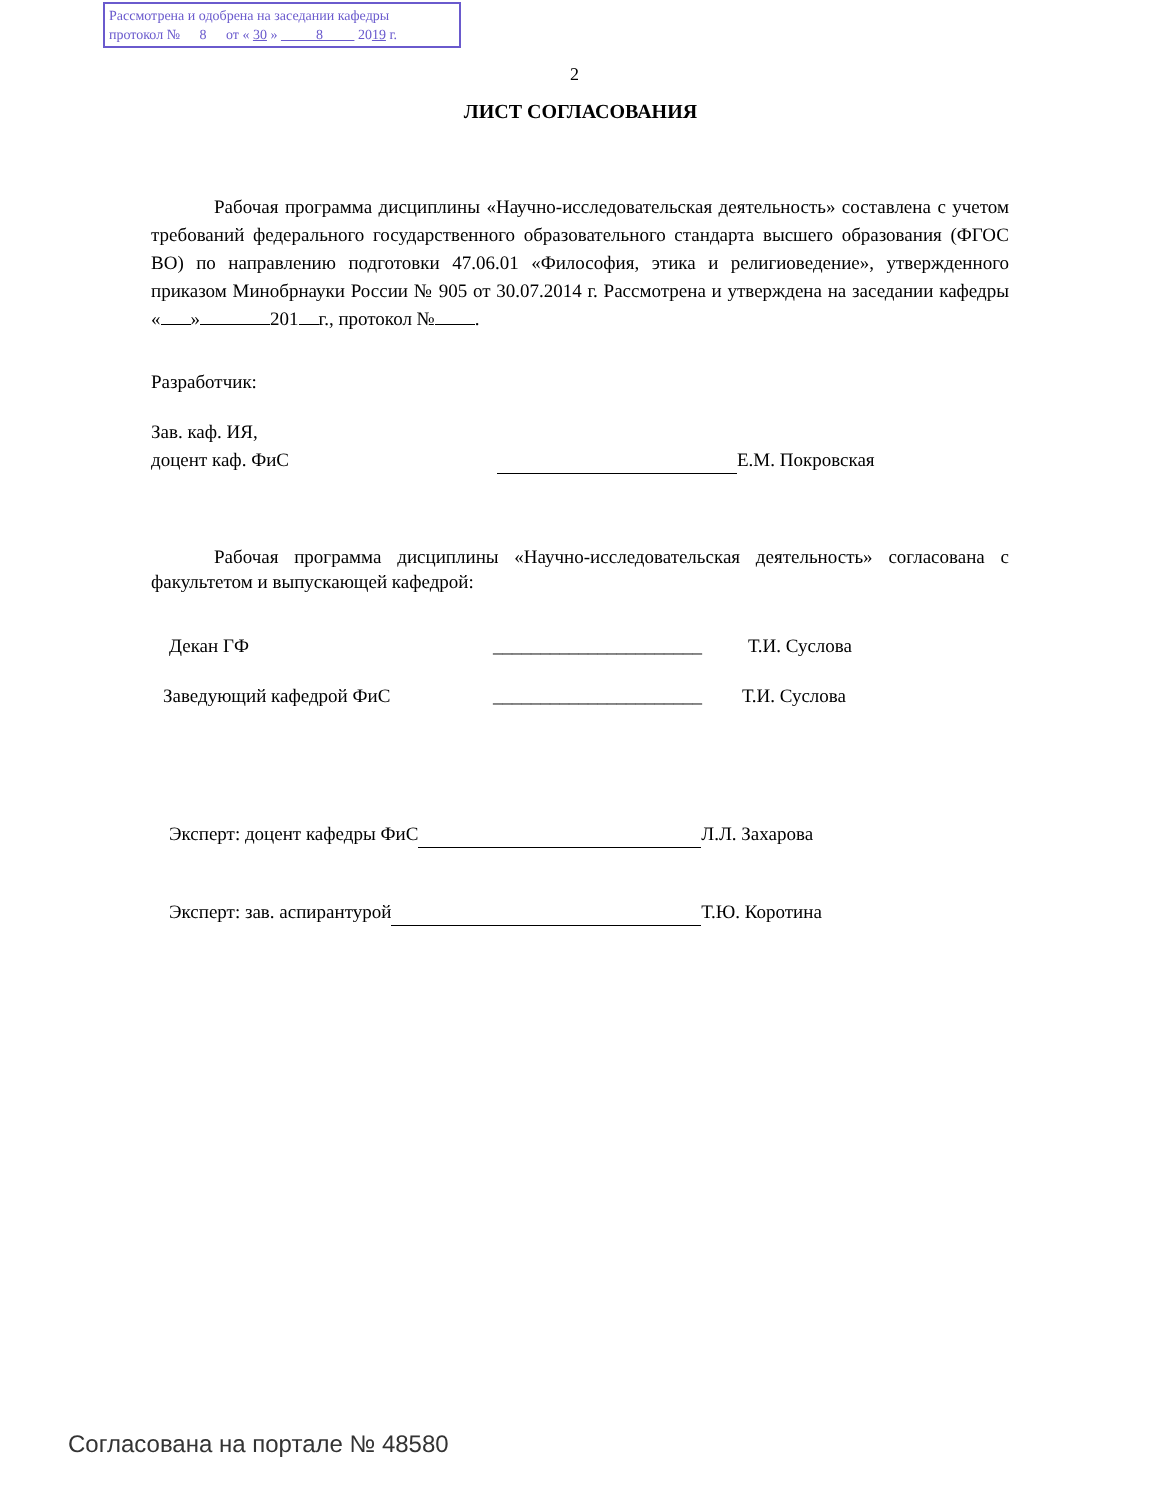Рассмотрена и одобрена на заседании кафедры
протокол № 8 от « 30 » 8 2019 г.
2
ЛИСТ СОГЛАСОВАНИЯ
Рабочая программа дисциплины «Научно-исследовательская деятельность» составлена с учетом требований федерального государственного образовательного стандарта высшего образования (ФГОС ВО) по направлению подготовки 47.06.01 «Философия, этика и религиоведение», утвержденного приказом Минобрнауки России № 905 от 30.07.2014 г. Рассмотрена и утверждена на заседании кафедры « » 201 г., протокол № .
Разработчик:
Зав. каф. ИЯ,
доцент каф. ФиС Е.М. Покровская
Рабочая программа дисциплины «Научно-исследовательская деятельность» согласована с факультетом и выпускающей кафедрой:
Декан ГФ ______________________ Т.И. Суслова
Заведующий кафедрой ФиС ______________________ Т.И. Суслова
Эксперт: доцент кафедры ФиС Л.Л. Захарова
Эксперт: зав. аспирантурой Т.Ю. Коротина
Согласована на портале № 48580